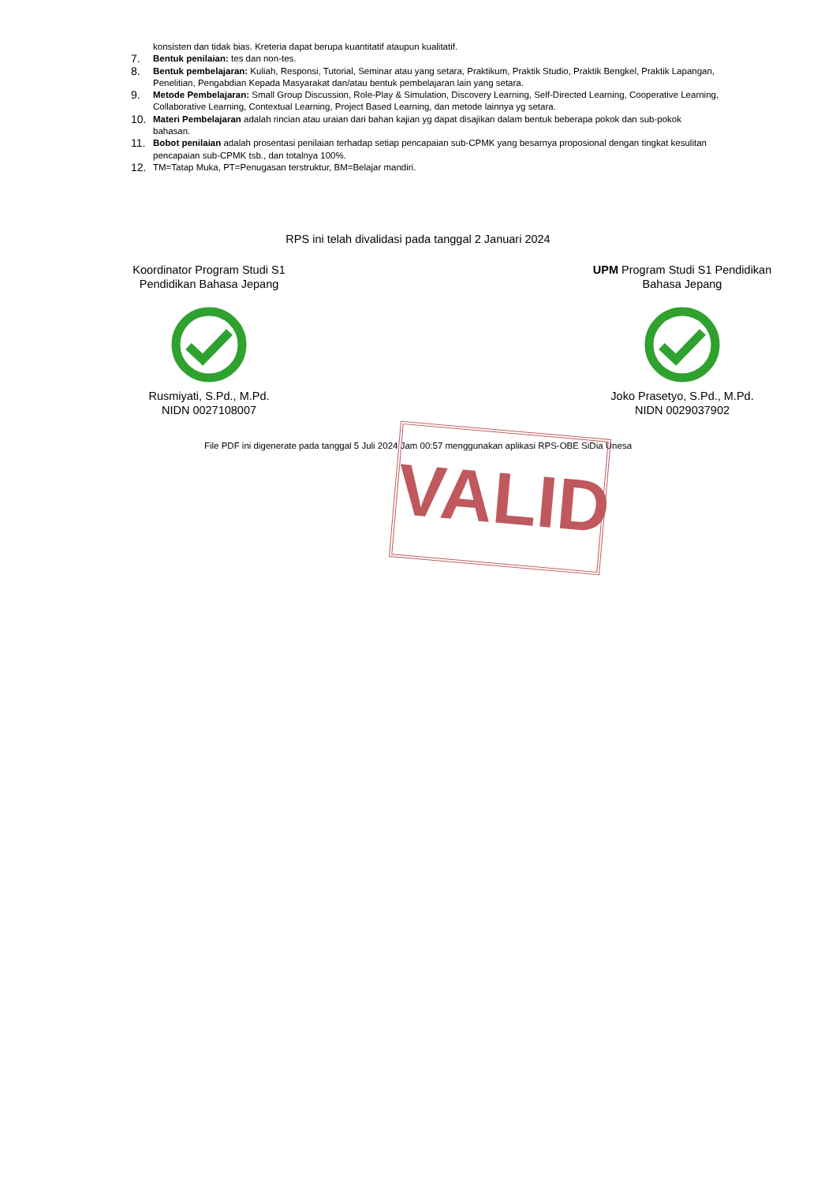konsisten dan tidak bias. Kreteria dapat berupa kuantitatif ataupun kualitatif.
7. Bentuk penilaian: tes dan non-tes.
8. Bentuk pembelajaran: Kuliah, Responsi, Tutorial, Seminar atau yang setara, Praktikum, Praktik Studio, Praktik Bengkel, Praktik Lapangan, Penelitian, Pengabdian Kepada Masyarakat dan/atau bentuk pembelajaran lain yang setara.
9. Metode Pembelajaran: Small Group Discussion, Role-Play & Simulation, Discovery Learning, Self-Directed Learning, Cooperative Learning, Collaborative Learning, Contextual Learning, Project Based Learning, dan metode lainnya yg setara.
10. Materi Pembelajaran adalah rincian atau uraian dari bahan kajian yg dapat disajikan dalam bentuk beberapa pokok dan sub-pokok bahasan.
11. Bobot penilaian adalah prosentasi penilaian terhadap setiap pencapaian sub-CPMK yang besarnya proposional dengan tingkat kesulitan pencapaian sub-CPMK tsb., dan totalnya 100%.
12. TM=Tatap Muka, PT=Penugasan terstruktur, BM=Belajar mandiri.
RPS ini telah divalidasi pada tanggal 2 Januari 2024
Koordinator Program Studi S1 Pendidikan Bahasa Jepang Rusmiyati, S.Pd., M.Pd.
NIDN 0027108007
UPM Program Studi S1 Pendidikan Bahasa Jepang Joko Prasetyo, S.Pd., M.Pd.
NIDN 0029037902
File PDF ini digenerate pada tanggal 5 Juli 2024 Jam 00:57 menggunakan aplikasi RPS-OBE SiDia Unesa
VALID